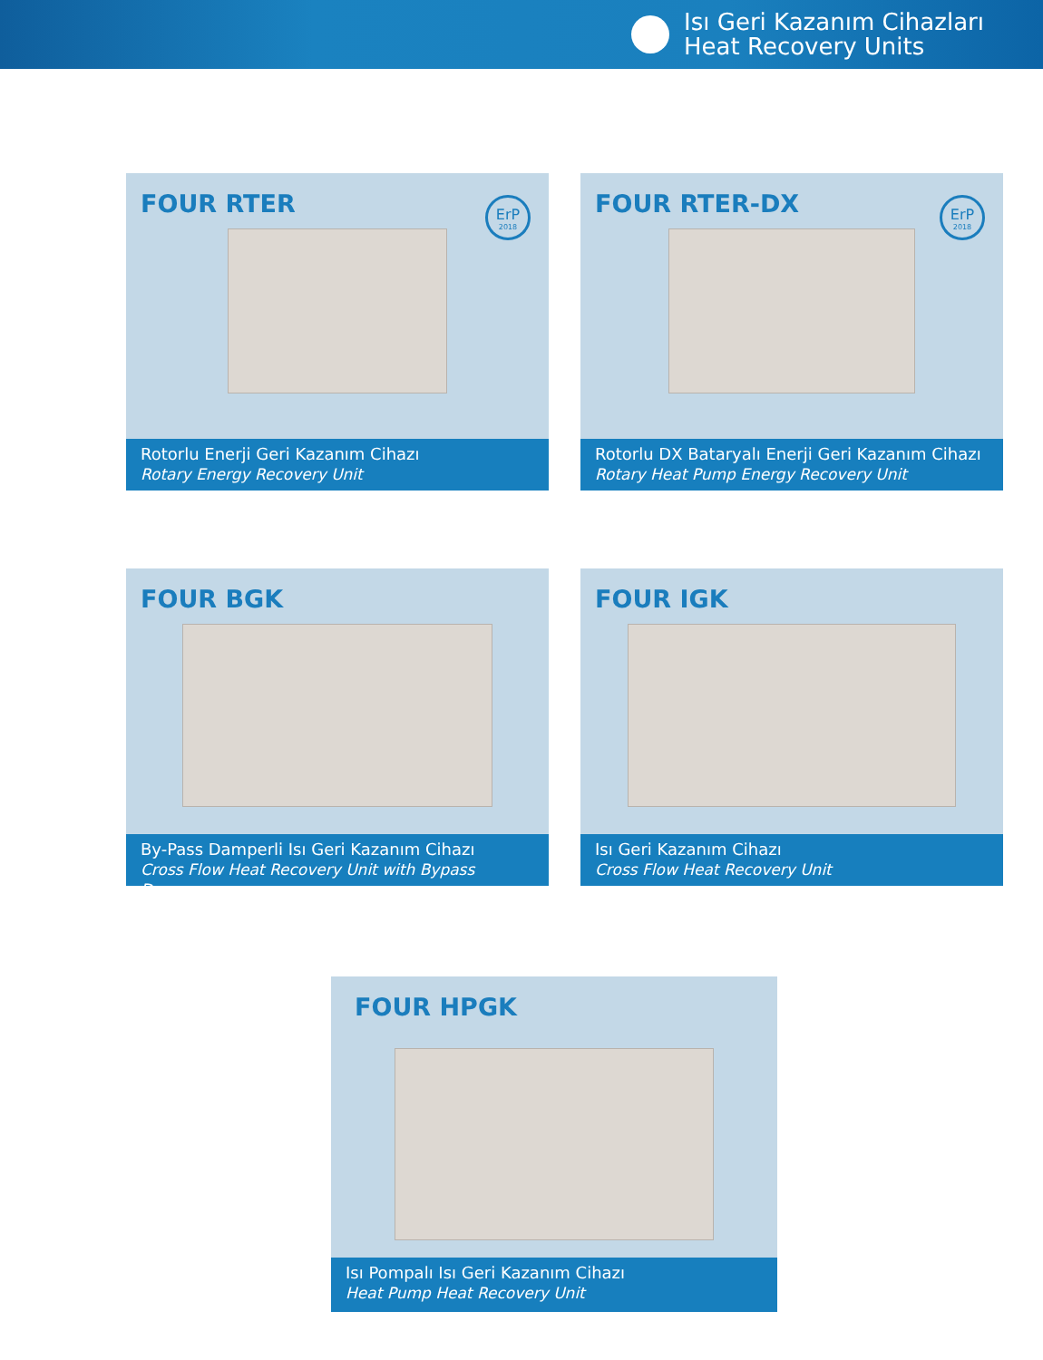Isı Geri Kazanım Cihazları
Heat Recovery Units
FOUR RTER
ErP
2018
Rotorlu Enerji Geri Kazanım Cihazı
Rotary Energy Recovery Unit
FOUR RTER-DX
ErP
2018
Rotorlu DX Bataryalı Enerji Geri Kazanım Cihazı
Rotary Heat Pump Energy Recovery Unit
FOUR BGK
By-Pass Damperli Isı Geri Kazanım Cihazı
Cross Flow Heat Recovery Unit with Bypass Damper
FOUR IGK
Isı Geri Kazanım Cihazı
Cross Flow Heat Recovery Unit
FOUR HPGK
Isı Pompalı Isı Geri Kazanım Cihazı
Heat Pump Heat Recovery Unit